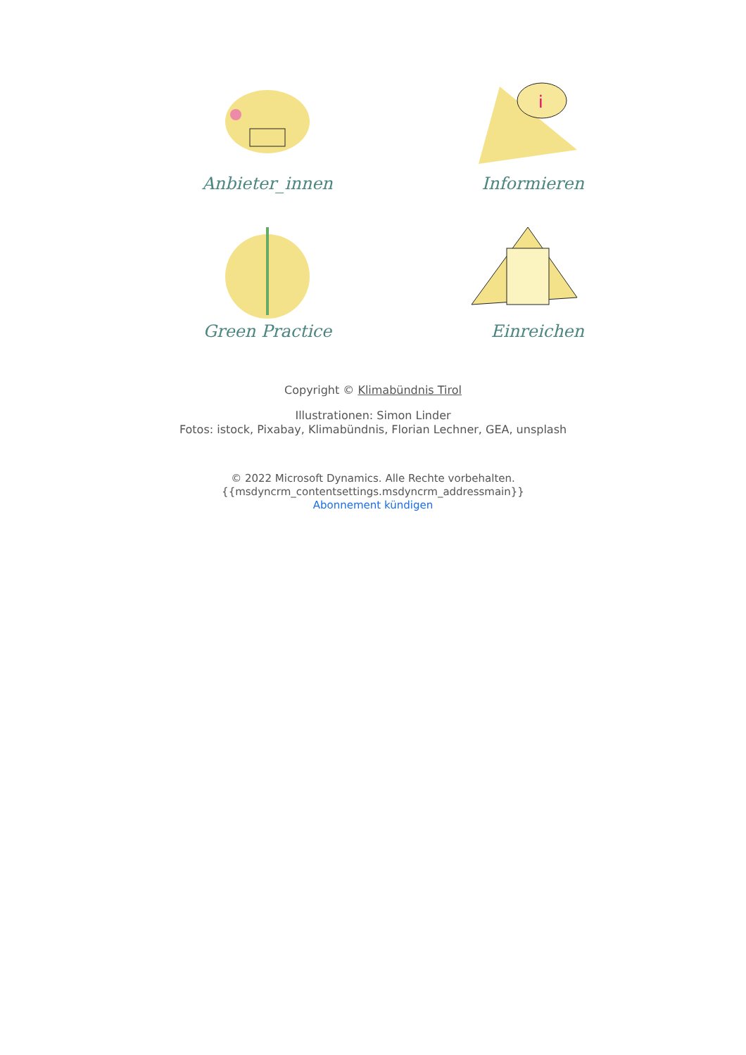Anbieter_innen
i
Informieren
Green Practice
Einreichen
Copyright © Klimabündnis Tirol
Illustrationen: Simon Linder
Fotos: istock, Pixabay, Klimabündnis, Florian Lechner, GEA, unsplash
© 2022 Microsoft Dynamics. Alle Rechte vorbehalten.
{{msdyncrm_contentsettings.msdyncrm_addressmain}}
Abonnement kündigen